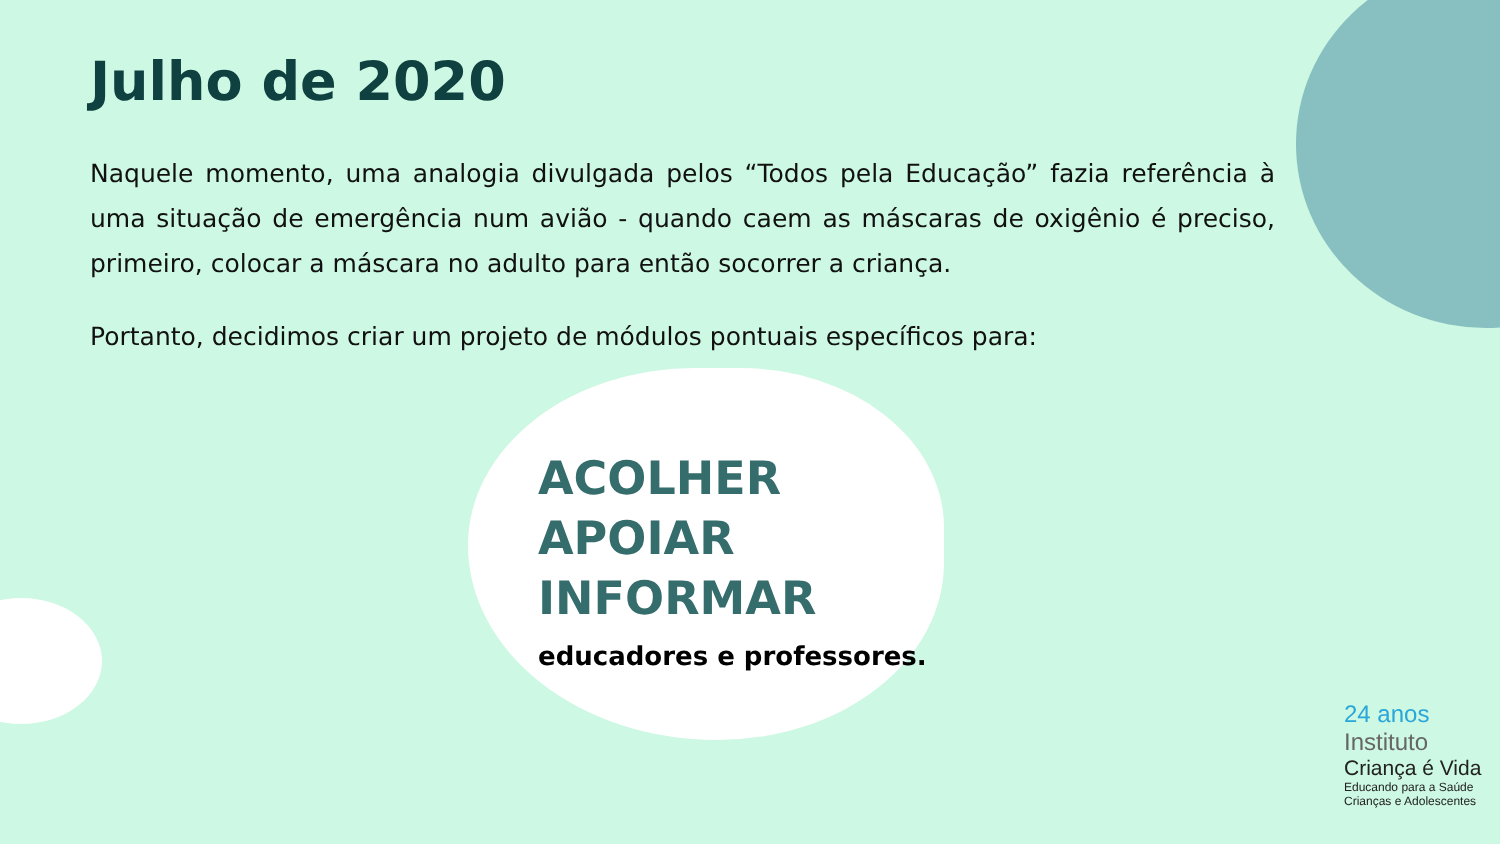Julho de 2020
Naquele momento, uma analogia divulgada pelos “Todos pela Educação” fazia referência à uma situação de emergência num avião - quando caem as máscaras de oxigênio é preciso, primeiro, colocar a máscara no adulto para então socorrer a criança.
Portanto, decidimos criar um projeto de módulos pontuais específicos para:
ACOLHER
APOIAR
INFORMAR
educadores e professores.
24 anos
Instituto
Criança é Vida
Educando para a Saúde
Crianças e Adolescentes